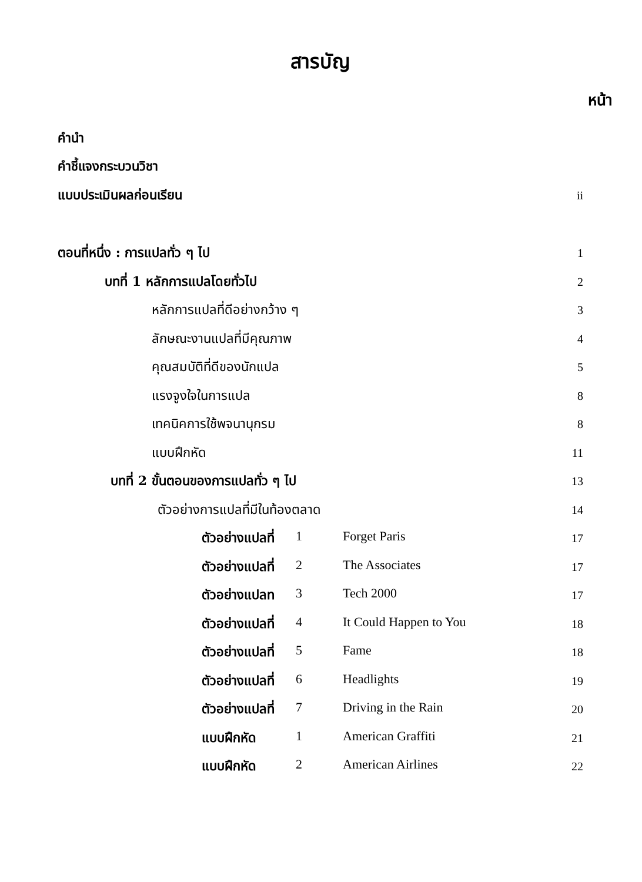สารบัญ
หน้า
คำนำ
คำชี้แจงกระบวนวิชา
แบบประเมินผลก่อนเรียน ii
ตอนที่หนึ่ง : การแปลทั่ว ๆ ไป 1
บทที่ 1 หลักการแปลโดยทั่วไป 2
หลักการแปลที่ดีอย่างกว้าง ๆ 3
ลักษณะงานแปลที่มีคุณภาพ 4
คุณสมบัติที่ดีของนักแปล 5
แรงจูงใจในการแปล 8
เทคนิคการใช้พจนานุกรม 8
แบบฝึกหัด 11
บทที่ 2 ขั้นตอนของการแปลทั่ว ๆ ไป 13
ตัวอย่างการแปลที่มีในท้องตลาด 14
ตัวอย่างแปลที่ 1 Forget Paris 17
ตัวอย่างแปลที่ 2 The Associates
17
ตัวอย่างแปลท 3 Tech 2000 17
ตัวอย่างแปลที่ 4 It Could Happen to You
18
ตัวอย่างแปลที่ 5 Fame 18
ตัวอย่างแปลที่ 6 Headlights 19
ตัวอย่างแปลที่ 7 Driving in the Rain
20
แบบฝึกหัด 1 American Graffiti 21
แบบฝึกหัด 2 American Airlines 22